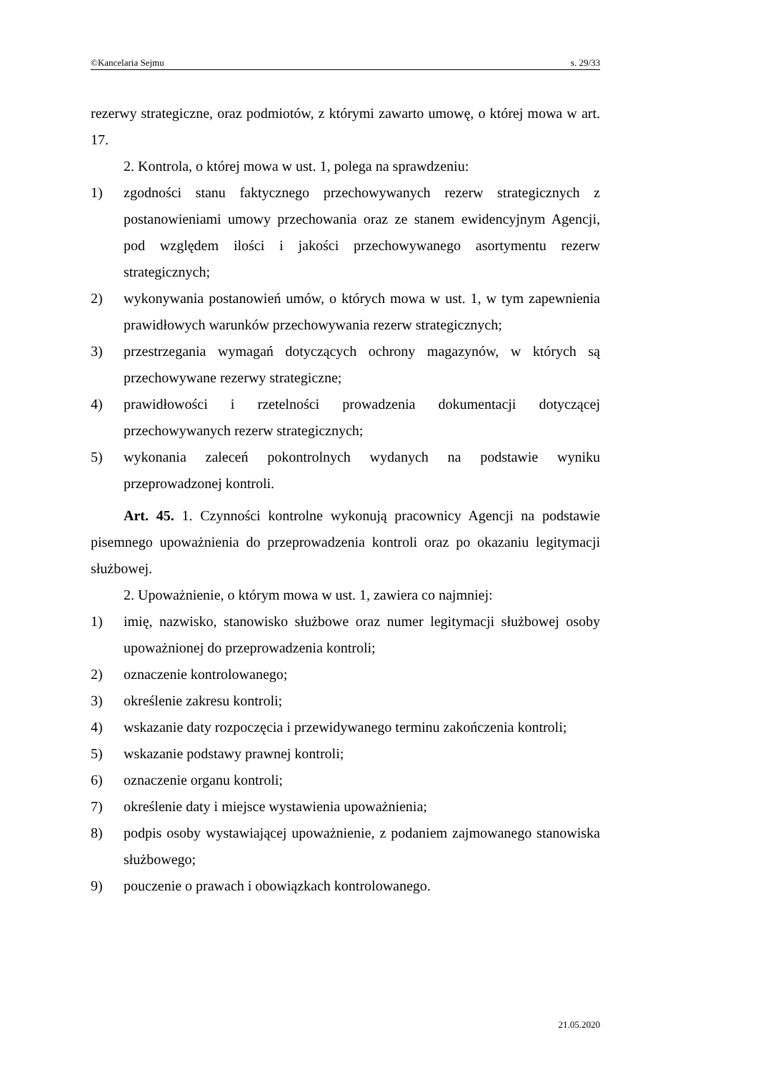©Kancelaria Sejmu s. 29/33
rezerwy strategiczne, oraz podmiotów, z którymi zawarto umowę, o której mowa w art. 17.
2. Kontrola, o której mowa w ust. 1, polega na sprawdzeniu:
1) zgodności stanu faktycznego przechowywanych rezerw strategicznych z postanowieniami umowy przechowania oraz ze stanem ewidencyjnym Agencji, pod względem ilości i jakości przechowywanego asortymentu rezerw strategicznych;
2) wykonywania postanowień umów, o których mowa w ust. 1, w tym zapewnienia prawidłowych warunków przechowywania rezerw strategicznych;
3) przestrzegania wymagań dotyczących ochrony magazynów, w których są przechowywane rezerwy strategiczne;
4) prawidłowości i rzetelności prowadzenia dokumentacji dotyczącej przechowywanych rezerw strategicznych;
5) wykonania zaleceń pokontrolnych wydanych na podstawie wyniku przeprowadzonej kontroli.
Art. 45. 1. Czynności kontrolne wykonują pracownicy Agencji na podstawie pisemnego upoważnienia do przeprowadzenia kontroli oraz po okazaniu legitymacji służbowej.
2. Upoważnienie, o którym mowa w ust. 1, zawiera co najmniej:
1) imię, nazwisko, stanowisko służbowe oraz numer legitymacji służbowej osoby upoważnionej do przeprowadzenia kontroli;
2) oznaczenie kontrolowanego;
3) określenie zakresu kontroli;
4) wskazanie daty rozpoczęcia i przewidywanego terminu zakończenia kontroli;
5) wskazanie podstawy prawnej kontroli;
6) oznaczenie organu kontroli;
7) określenie daty i miejsce wystawienia upoważnienia;
8) podpis osoby wystawiającej upoważnienie, z podaniem zajmowanego stanowiska służbowego;
9) pouczenie o prawach i obowiązkach kontrolowanego.
21.05.2020